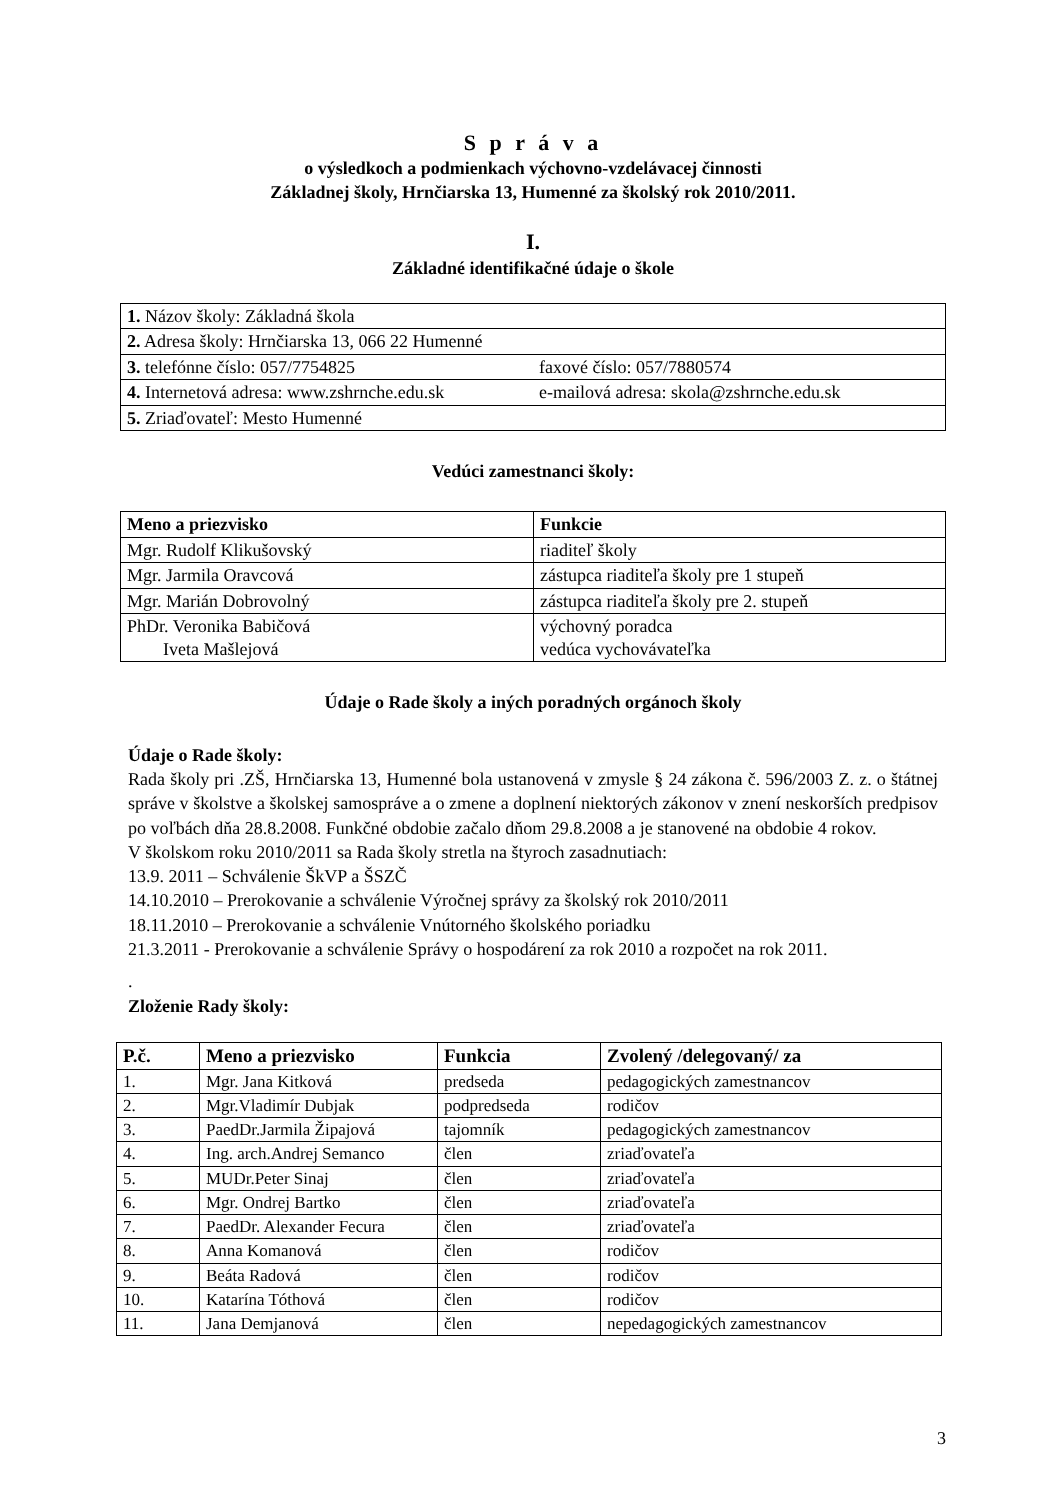S p r á v a
o výsledkoch a podmienkach výchovno-vzdelávacej činnosti
Základnej školy, Hrnčiarska 13, Humenné za školský rok 2010/2011.
I.
Základné identifikačné údaje o škole
| 1. Názov školy: Základná škola | |
| 2. Adresa školy: Hrnčiarska 13, 066 22 Humenné | |
| 3. telefónne číslo: 057/7754825 | faxové číslo: 057/7880574 |
| 4. Internetová adresa: www.zshrnche.edu.sk | e-mailová adresa: skola@zshrnche.edu.sk |
| 5. Zriaďovateľ: Mesto Humenné | |
Vedúci zamestnanci školy:
| Meno a priezvisko | Funkcie |
| --- | --- |
| Mgr. Rudolf Klikušovský | riaditeľ školy |
| Mgr. Jarmila Oravcová | zástupca riaditeľa školy pre 1 stupeň |
| Mgr. Marián Dobrovolný | zástupca riaditeľa školy pre 2. stupeň |
| PhDr. Veronika Babičová Iveta Mašlejová | výchovný poradca vedúca vychovávateľka |
Údaje o Rade školy a iných poradných orgánoch školy
Údaje o Rade školy:
Rada školy pri .ZŠ, Hrnčiarska 13, Humenné bola ustanovená v zmysle § 24 zákona č. 596/2003 Z. z. o štátnej správe v školstve a školskej samospráve a o zmene a doplnení niektorých zákonov v znení neskorších predpisov po voľbách dňa 28.8.2008. Funkčné obdobie začalo dňom 29.8.2008 a je stanovené na obdobie 4 rokov.
V školskom roku 2010/2011 sa Rada školy stretla na štyroch zasadnutiach:
13.9. 2011 – Schválenie ŠkVP a ŠSZČ
14.10.2010 – Prerokovanie a schválenie Výročnej správy za školský rok 2010/2011
18.11.2010 – Prerokovanie a schválenie Vnútorného školského poriadku
21.3.2011 - Prerokovanie a schválenie Správy o hospodárení za rok 2010 a rozpočet na rok 2011.
.
Zloženie Rady školy:
| P.č. | Meno a priezvisko | Funkcia | Zvolený /delegovaný/ za |
| --- | --- | --- | --- |
| 1. | Mgr. Jana Kitková | predseda | pedagogických zamestnancov |
| 2. | Mgr.Vladimír Dubjak | podpredseda | rodičov |
| 3. | PaedDr.Jarmila Žipajová | tajomník | pedagogických zamestnancov |
| 4. | Ing. arch.Andrej Semanco | člen | zriaďovateľa |
| 5. | MUDr.Peter Sinaj | člen | zriaďovateľa |
| 6. | Mgr. Ondrej Bartko | člen | zriaďovateľa |
| 7. | PaedDr. Alexander Fecura | člen | zriaďovateľa |
| 8. | Anna Komanová | člen | rodičov |
| 9. | Beáta Radová | člen | rodičov |
| 10. | Katarína Tóthová | člen | rodičov |
| 11. | Jana Demjanová | člen | nepedagogických zamestnancov |
3